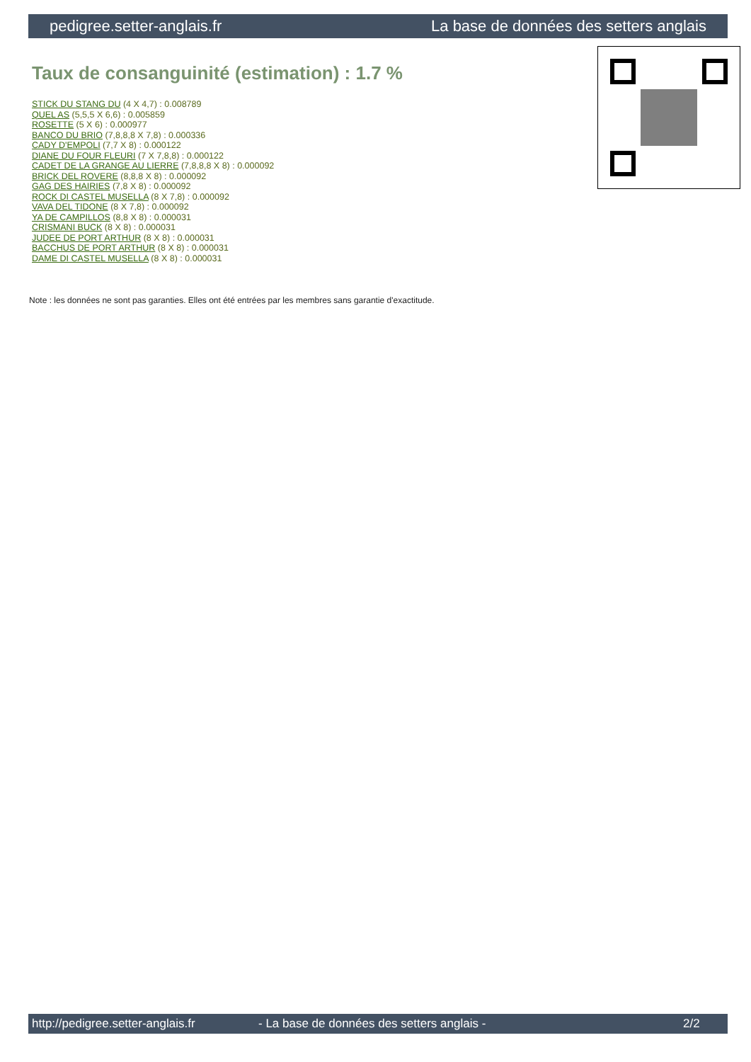pedigree.setter-anglais.fr La base de données des setters anglais
Taux de consanguinité (estimation) : 1.7 %
STICK DU STANG DU (4 X 4,7) : 0.008789
QUEL AS (5,5,5 X 6,6) : 0.005859
ROSETTE (5 X 6) : 0.000977
BANCO DU BRIO (7,8,8,8 X 7,8) : 0.000336
CADY D'EMPOLI (7,7 X 8) : 0.000122
DIANE DU FOUR FLEURI (7 X 7,8,8) : 0.000122
CADET DE LA GRANGE AU LIERRE (7,8,8,8 X 8) : 0.000092
BRICK DEL ROVERE (8,8,8 X 8) : 0.000092
GAG DES HAIRIES (7,8 X 8) : 0.000092
ROCK DI CASTEL MUSELLA (8 X 7,8) : 0.000092
VAVA DEL TIDONE (8 X 7,8) : 0.000092
YA DE CAMPILLOS (8,8 X 8) : 0.000031
CRISMANI BUCK (8 X 8) : 0.000031
JUDEE DE PORT ARTHUR (8 X 8) : 0.000031
BACCHUS DE PORT ARTHUR (8 X 8) : 0.000031
DAME DI CASTEL MUSELLA (8 X 8) : 0.000031
Note : les données ne sont pas garanties. Elles ont été entrées par les membres sans garantie d'exactitude.
http://pedigree.setter-anglais.fr - La base de données des setters anglais - 2/2